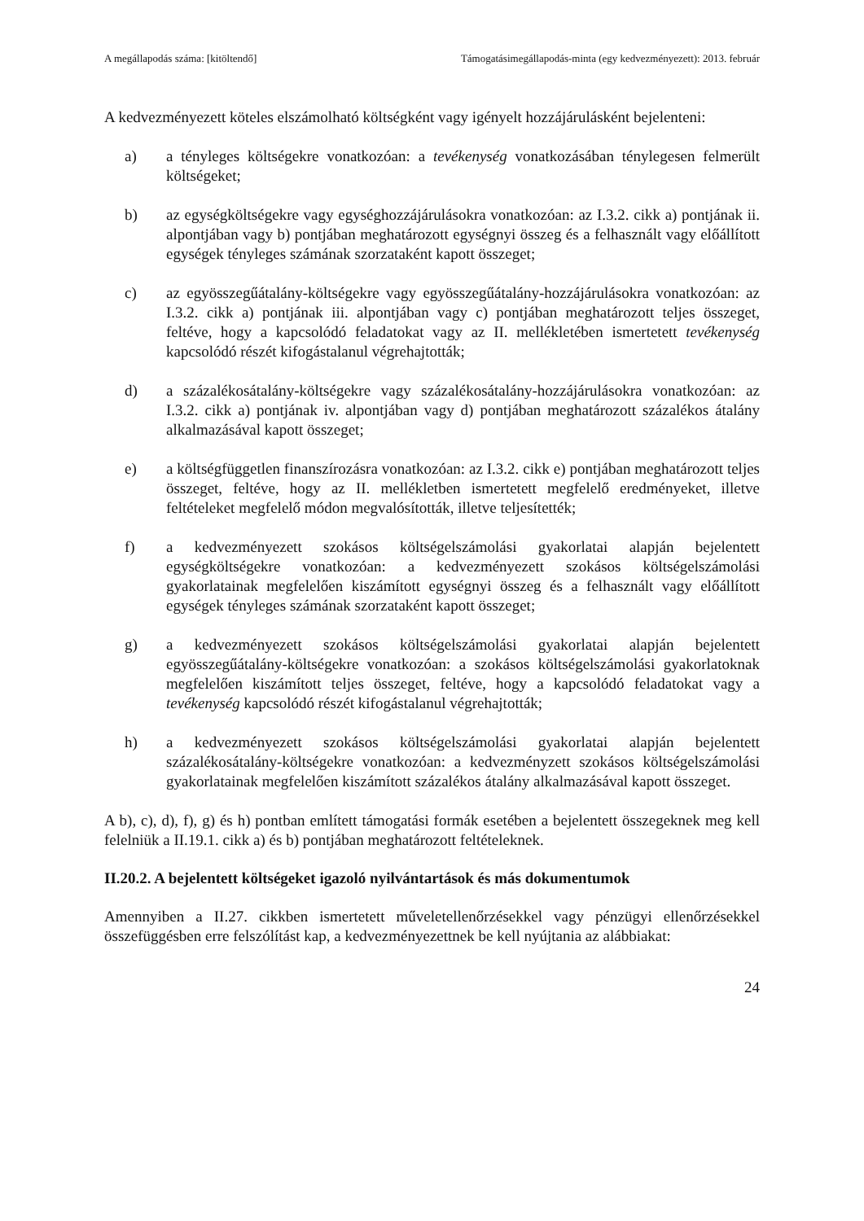A megállapodás száma: [kitöltendő] Támogatásimegállapodás-minta (egy kedvezményezett): 2013. február
A kedvezményezett köteles elszámolható költségként vagy igényelt hozzájárulásként bejelenteni:
a) a tényleges költségekre vonatkozóan: a tevékenység vonatkozásában ténylegesen felmerült költségeket;
b) az egységköltségekre vagy egységhozzájárulásokra vonatkozóan: az I.3.2. cikk a) pontjának ii. alpontjában vagy b) pontjában meghatározott egységnyi összeg és a felhasznált vagy előállított egységek tényleges számának szorzataként kapott összeget;
c) az egyösszegűátalány-költségekre vagy egyösszegűátalány-hozzájárulásokra vonatkozóan: az I.3.2. cikk a) pontjának iii. alpontjában vagy c) pontjában meghatározott teljes összeget, feltéve, hogy a kapcsolódó feladatokat vagy az II. mellékletében ismertetett tevékenység kapcsolódó részét kifogástalanul végrehajtották;
d) a százalékosátalány-költségekre vagy százalékosátalány-hozzájárulásokra vonatkozóan: az I.3.2. cikk a) pontjának iv. alpontjában vagy d) pontjában meghatározott százalékos átalány alkalmazásával kapott összeget;
e) a költségfüggetlen finanszírozásra vonatkozóan: az I.3.2. cikk e) pontjában meghatározott teljes összeget, feltéve, hogy az II. mellékletben ismertetett megfelelő eredményeket, illetve feltételeket megfelelő módon megvalósították, illetve teljesítették;
f) a kedvezményezett szokásos költségelszámolási gyakorlatai alapján bejelentett egységköltségekre vonatkozóan: a kedvezményezett szokásos költségelszámolási gyakorlatainak megfelelően kiszámított egységnyi összeg és a felhasznált vagy előállított egységek tényleges számának szorzataként kapott összeget;
g) a kedvezményezett szokásos költségelszámolási gyakorlatai alapján bejelentett egyösszegűátalány-költségekre vonatkozóan: a szokásos költségelszámolási gyakorlatoknak megfelelően kiszámított teljes összeget, feltéve, hogy a kapcsolódó feladatokat vagy a tevékenység kapcsolódó részét kifogástalanul végrehajtották;
h) a kedvezményezett szokásos költségelszámolási gyakorlatai alapján bejelentett százalékosátalány-költségekre vonatkozóan: a kedvezményzett szokásos költségelszámolási gyakorlatainak megfelelően kiszámított százalékos átalány alkalmazásával kapott összeget.
A b), c), d), f), g) és h) pontban említett támogatási formák esetében a bejelentett összegeknek meg kell felelniük a II.19.1. cikk a) és b) pontjában meghatározott feltételeknek.
II.20.2. A bejelentett költségeket igazoló nyilvántartások és más dokumentumok
Amennyiben a II.27. cikkben ismertetett műveletellenőrzésekkel vagy pénzügyi ellenőrzésekkel összefüggésben erre felszólítást kap, a kedvezményezettnek be kell nyújtania az alábbiakat:
24